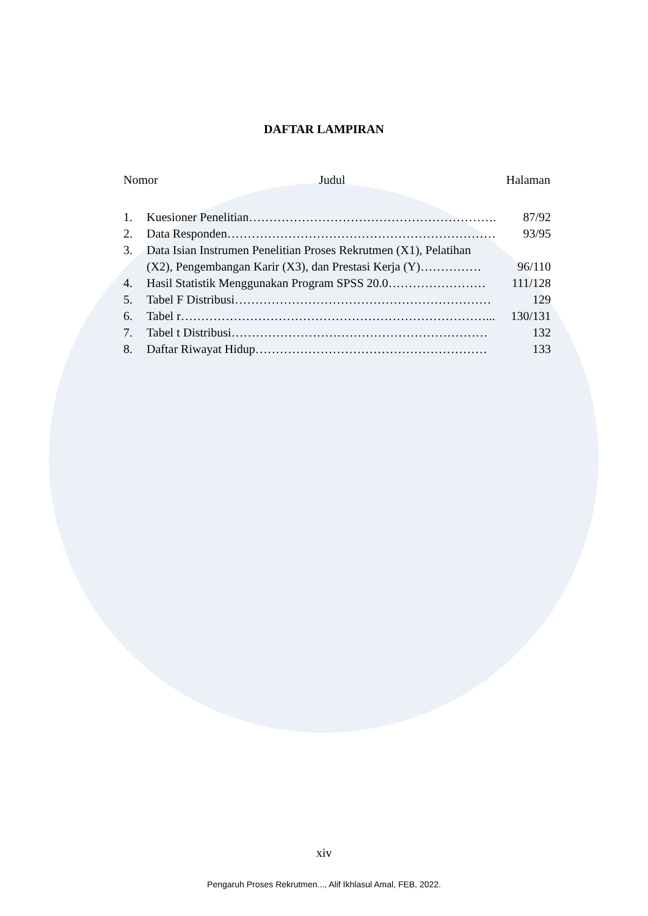DAFTAR LAMPIRAN
Nomor Judul Halaman
1. Kuesioner Penelitian……………………………………………………. 87/92
2. Data Responden………………………………………………………… 93/95
3. Data Isian Instrumen Penelitian Proses Rekrutmen (X1), Pelatihan
(X2), Pengembangan Karir (X3), dan Prestasi Kerja (Y)……………
96/110
4. Hasil Statistik Menggunakan Program SPSS 20.0…………………… 111/128
5. Tabel F Distribusi……………………………………………………… 129
6. Tabel r…………………………………………………………………... 130/131
7. Tabel t Distribusi……………………………………………………… 132
8. Daftar Riwayat Hidup………………………………………………… 133
xiv
Pengaruh Proses Rekrutmen..., Alif Ikhlasul Amal, FEB, 2022.